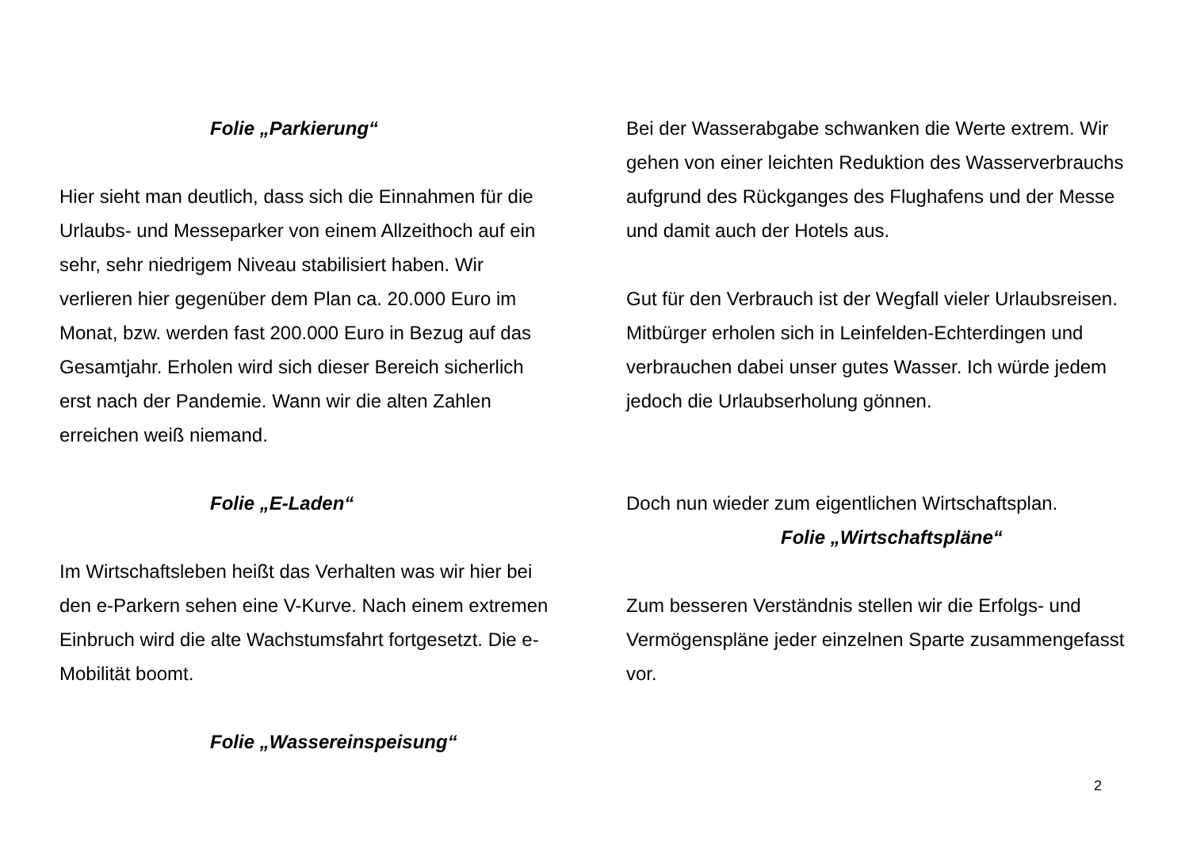Folie „Parkierung“
Hier sieht man deutlich, dass sich die Einnahmen für die Urlaubs- und Messeparker von einem Allzeithoch auf ein sehr, sehr niedrigem Niveau stabilisiert haben. Wir verlieren hier gegenüber dem Plan ca. 20.000 Euro im Monat, bzw. werden fast 200.000 Euro in Bezug auf das Gesamtjahr. Erholen wird sich dieser Bereich sicherlich erst nach der Pandemie. Wann wir die alten Zahlen erreichen weiß niemand.
Folie „E-Laden“
Im Wirtschaftsleben heißt das Verhalten was wir hier bei den e-Parkern sehen eine V-Kurve. Nach einem extremen Einbruch wird die alte Wachstumsfahrt fortgesetzt. Die e-Mobilität boomt.
Folie „Wassereinspeisung“
Bei der Wasserabgabe schwanken die Werte extrem. Wir gehen von einer leichten Reduktion des Wasserverbrauchs aufgrund des Rückganges des Flughafens und der Messe und damit auch der Hotels aus.
Gut für den Verbrauch ist der Wegfall vieler Urlaubsreisen. Mitbürger erholen sich in Leinfelden-Echterdingen und verbrauchen dabei unser gutes Wasser. Ich würde jedem jedoch die Urlaubserholung gönnen.
Doch nun wieder zum eigentlichen Wirtschaftsplan.
Folie „Wirtschaftspläne“
Zum besseren Verständnis stellen wir die Erfolgs- und Vermögenspläne jeder einzelnen Sparte zusammengefasst vor.
2